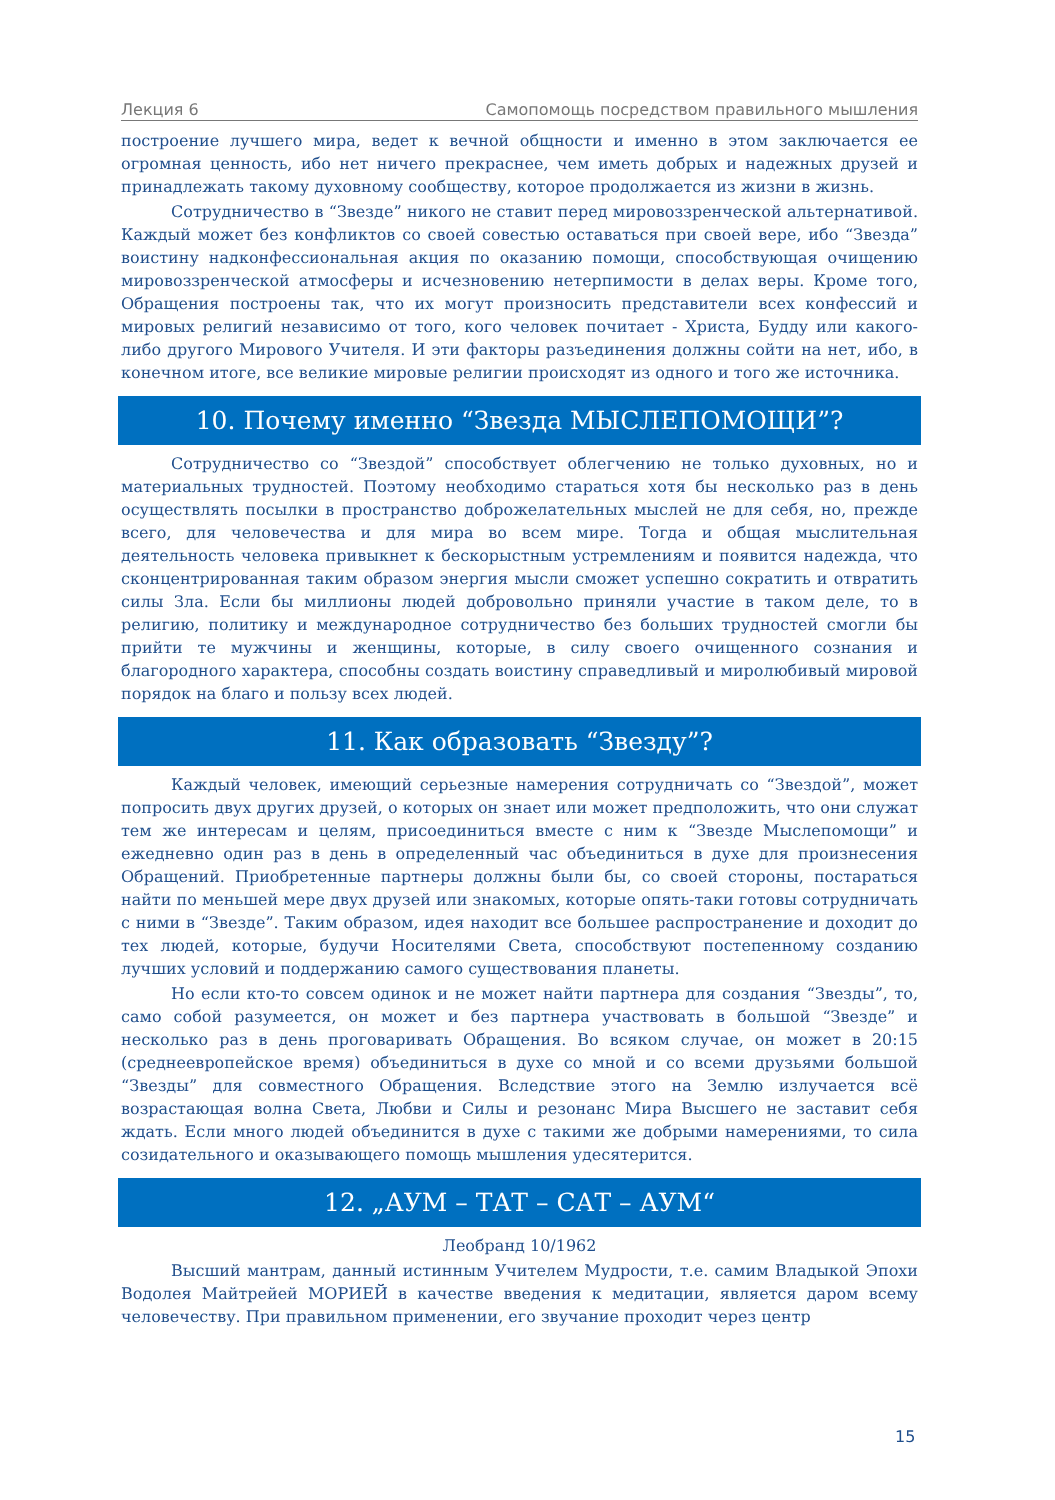Лекция 6 Самопомощь посредством правильного мышления
построение лучшего мира, ведет к вечной общности и именно в этом заключается ее огромная ценность, ибо нет ничего прекраснее, чем иметь добрых и надежных друзей и принадлежать такому духовному сообществу, которое продолжается из жизни в жизнь.
Сотрудничество в “Звезде” никого не ставит перед мировоззренческой альтернативой. Каждый может без конфликтов со своей совестью оставаться при своей вере, ибо “Звезда” воистину надконфессиональная акция по оказанию помощи, способствующая очищению мировоззренческой атмосферы и исчезновению нетерпимости в делах веры. Кроме того, Обращения построены так, что их могут произносить представители всех конфессий и мировых религий независимо от того, кого человек почитает - Христа, Будду или какого-либо другого Мирового Учителя. И эти факторы разъединения должны сойти на нет, ибо, в конечном итоге, все великие мировые религии происходят из одного и того же источника.
10. Почему именно “Звезда МЫСЛЕПОМОЩИ”?
Сотрудничество со “Звездой” способствует облегчению не только духовных, но и материальных трудностей. Поэтому необходимо стараться хотя бы несколько раз в день осуществлять посылки в пространство доброжелательных мыслей не для себя, но, прежде всего, для человечества и для мира во всем мире. Тогда и общая мыслительная деятельность человека привыкнет к бескорыстным устремлениям и появится надежда, что сконцентрированная таким образом энергия мысли сможет успешно сократить и отвратить силы Зла. Если бы миллионы людей добровольно приняли участие в таком деле, то в религию, политику и международное сотрудничество без больших трудностей смогли бы прийти те мужчины и женщины, которые, в силу своего очищенного сознания и благородного характера, способны создать воистину справедливый и миролюбивый мировой порядок на благо и пользу всех людей.
11. Как образовать “Звезду”?
Каждый человек, имеющий серьезные намерения сотрудничать со “Звездой”, может попросить двух других друзей, о которых он знает или может предположить, что они служат тем же интересам и целям, присоединиться вместе с ним к “Звезде Мыслепомощи” и ежедневно один раз в день в определенный час объединиться в духе для произнесения Обращений. Приобретенные партнеры должны были бы, со своей стороны, постараться найти по меньшей мере двух друзей или знакомых, которые опять-таки готовы сотрудничать с ними в “Звезде”. Таким образом, идея находит все большее распространение и доходит до тех людей, которые, будучи Носителями Света, способствуют постепенному созданию лучших условий и поддержанию самого существования планеты.
Но если кто-то совсем одинок и не может найти партнера для создания “Звезды”, то, само собой разумеется, он может и без партнера участвовать в большой “Звезде” и несколько раз в день проговаривать Обращения. Во всяком случае, он может в 20:15 (среднеевропейское время) объединиться в духе со мной и со всеми друзьями большой “Звезды” для совместного Обращения. Вследствие этого на Землю излучается всё возрастающая волна Света, Любви и Силы и резонанс Мира Высшего не заставит себя ждать. Если много людей объединится в духе с такими же добрыми намерениями, то сила созидательного и оказывающего помощь мышления удесятерится.
12. „АУМ – ТАТ – САТ – АУМ“
Леобранд 10/1962
Высший мантрам, данный истинным Учителем Мудрости, т.е. самим Владыкой Эпохи Водолея Майтрейей МОРИЕЙ в качестве введения к медитации, является даром всему человечеству. При правильном применении, его звучание проходит через центр
15